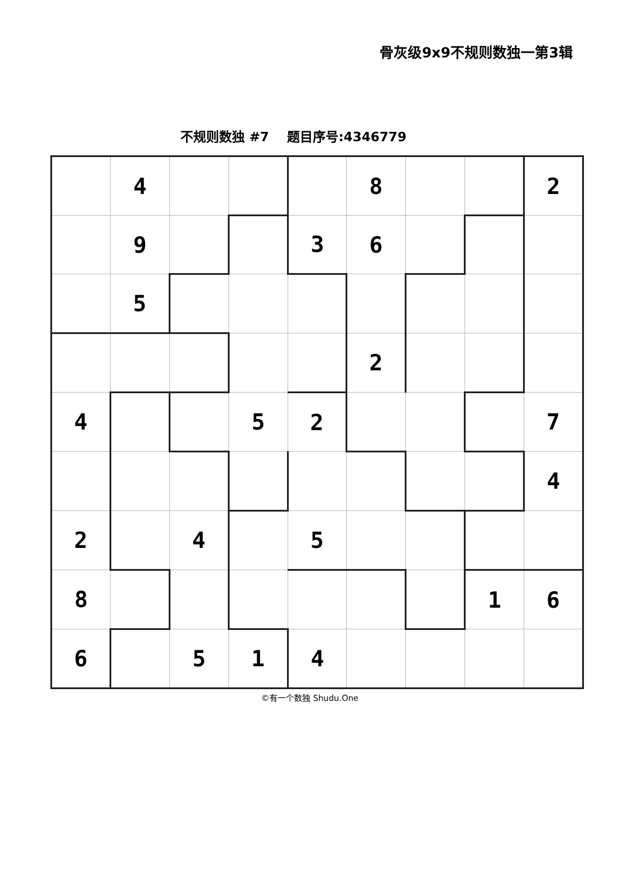骨灰级9x9不规则数独一第3辑
不规则数独 #7 题目序号:4346779
| | 4 | | | | 8 | | | 2 |
| | 9 | | | 3 | 6 | | | |
| | 5 | | | | | | | |
| | | | | | 2 | | | |
| 4 | | | 5 | 2 | | | | 7 |
| | | | | | | | | 4 |
| 2 | | 4 | | 5 | | | | |
| 8 | | | | | | | 1 | 6 |
| 6 | | 5 | 1 | 4 | | | | |
©有一个数独 Shudu.One